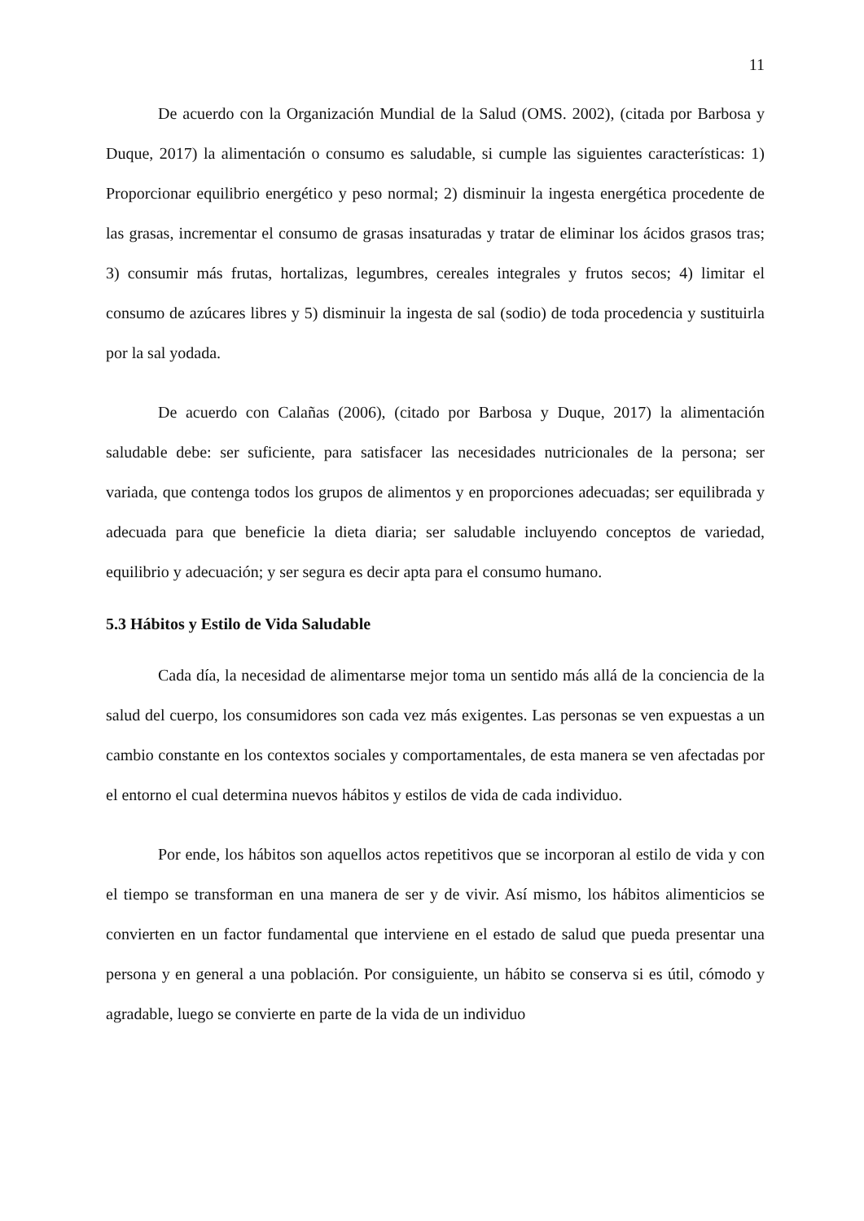11
De acuerdo con la Organización Mundial de la Salud (OMS. 2002), (citada por Barbosa y Duque, 2017) la alimentación o consumo es saludable, si cumple las siguientes características: 1) Proporcionar equilibrio energético y peso normal; 2) disminuir la ingesta energética procedente de las grasas, incrementar el consumo de grasas insaturadas y tratar de eliminar los ácidos grasos tras; 3) consumir más frutas, hortalizas, legumbres, cereales integrales y frutos secos; 4) limitar el consumo de azúcares libres y 5) disminuir la ingesta de sal (sodio) de toda procedencia y sustituirla por la sal yodada.
De acuerdo con Calañas (2006), (citado por Barbosa y Duque, 2017) la alimentación saludable debe: ser suficiente, para satisfacer las necesidades nutricionales de la persona; ser variada, que contenga todos los grupos de alimentos y en proporciones adecuadas; ser equilibrada y adecuada para que beneficie la dieta diaria; ser saludable incluyendo conceptos de variedad, equilibrio y adecuación; y ser segura es decir apta para el consumo humano.
5.3 Hábitos y Estilo de Vida Saludable
Cada día, la necesidad de alimentarse mejor toma un sentido más allá de la conciencia de la salud del cuerpo, los consumidores son cada vez más exigentes. Las personas se ven expuestas a un cambio constante en los contextos sociales y comportamentales, de esta manera se ven afectadas por el entorno el cual determina nuevos hábitos y estilos de vida de cada individuo.
Por ende, los hábitos son aquellos actos repetitivos que se incorporan al estilo de vida y con el tiempo se transforman en una manera de ser y de vivir. Así mismo, los hábitos alimenticios se convierten en un factor fundamental que interviene en el estado de salud que pueda presentar una persona y en general a una población. Por consiguiente, un hábito se conserva si es útil, cómodo y agradable, luego se convierte en parte de la vida de un individuo